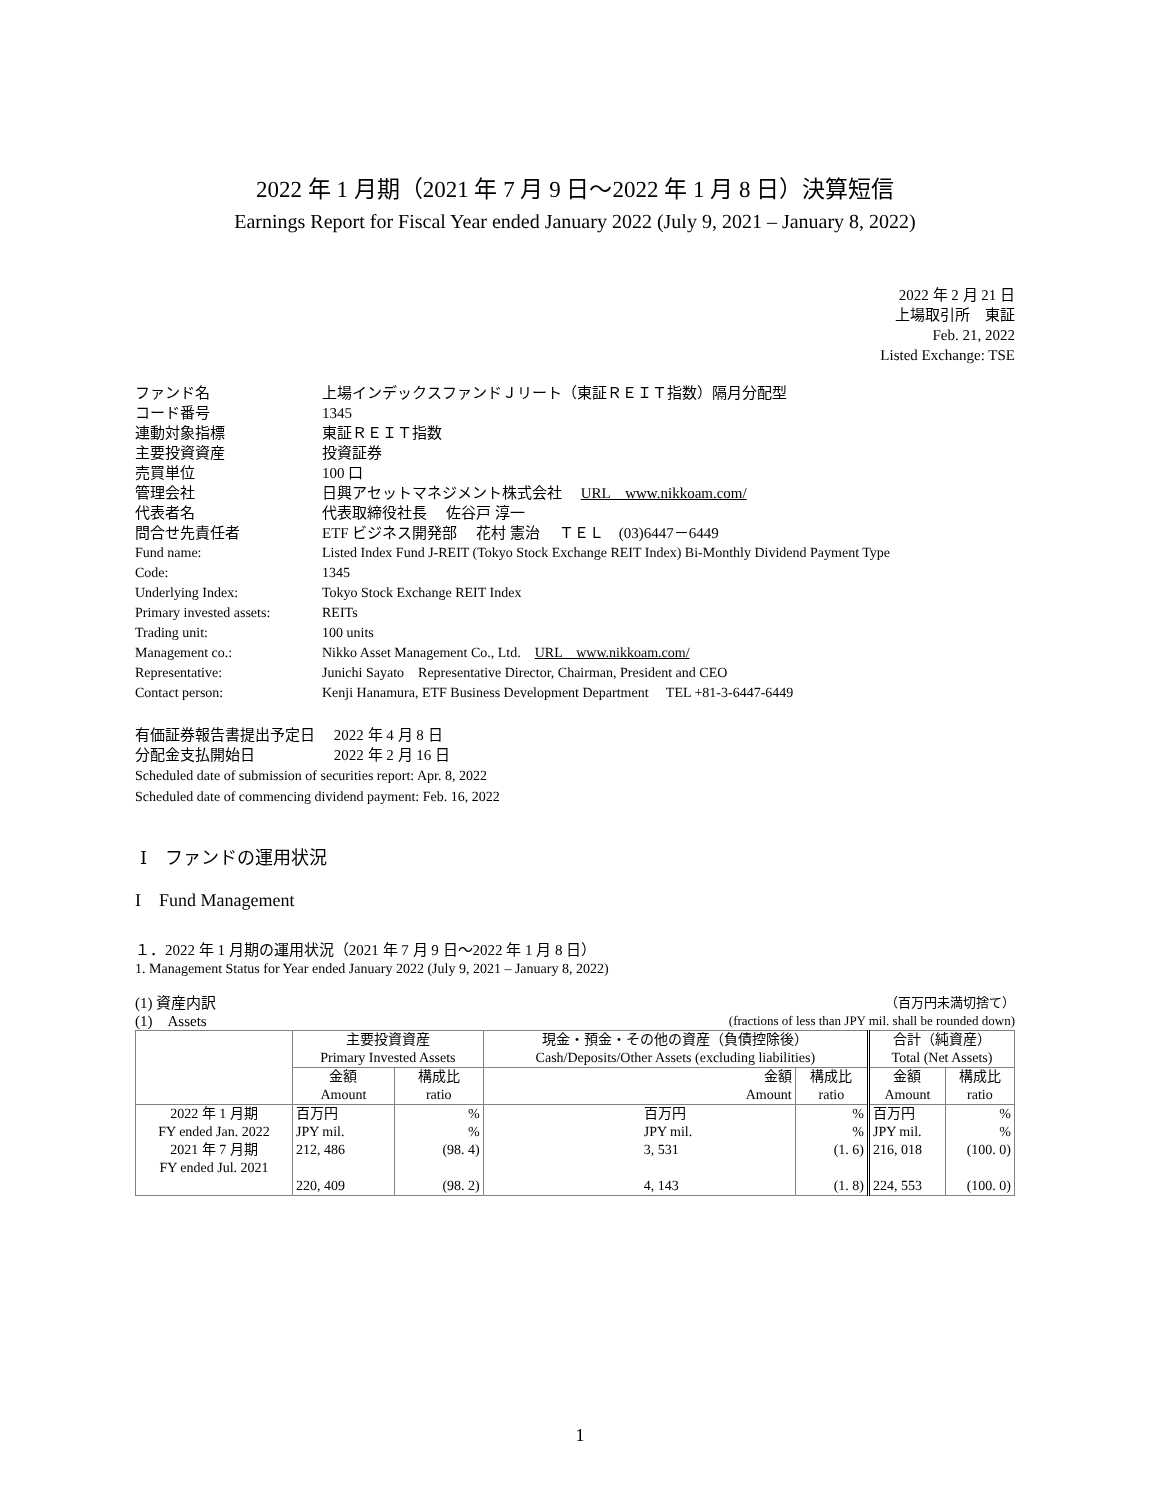2022 年 1 月期（2021 年 7 月 9 日～2022 年 1 月 8 日）決算短信
Earnings Report for Fiscal Year ended January 2022 (July 9, 2021 – January 8, 2022)
2022 年 2 月 21 日
上場取引所　東証
Feb. 21, 2022
Listed Exchange: TSE
| ファンド名 | 上場インデックスファンドＪリート（東証ＲＥＩＴ指数）隔月分配型 |
| コード番号 | 1345 |
| 連動対象指標 | 東証ＲＥＩＴ指数 |
| 主要投資資産 | 投資証券 |
| 売買単位 | 100 口 |
| 管理会社 | 日興アセットマネジメント株式会社 URL www.nikkoam.com/ |
| 代表者名 | 代表取締役社長 佐谷戸 淳一 |
| 問合せ先責任者 | ETF ビジネス開発部 花村 憲治 ＴＥＬ (03)6447－6449 |
| Fund name: | Listed Index Fund J-REIT (Tokyo Stock Exchange REIT Index) Bi-Monthly Dividend Payment Type |
| Code: | 1345 |
| Underlying Index: | Tokyo Stock Exchange REIT Index |
| Primary invested assets: | REITs |
| Trading unit: | 100 units |
| Management co.: | Nikko Asset Management Co., Ltd. URL www.nikkoam.com/ |
| Representative: | Junichi Sayato Representative Director, Chairman, President and CEO |
| Contact person: | Kenji Hanamura, ETF Business Development Department TEL +81-3-6447-6449 |
有価証券報告書提出予定日　 2022 年 4 月 8 日
分配金支払開始日　　　　　 2022 年 2 月 16 日
Scheduled date of submission of securities report: Apr. 8, 2022
Scheduled date of commencing dividend payment: Feb. 16, 2022
Ⅰ　ファンドの運用状況
I　Fund Management
１．2022 年 1 月期の運用状況（2021 年 7 月 9 日～2022 年 1 月 8 日）
1. Management Status for Year ended January 2022 (July 9, 2021 – January 8, 2022)
(1) 資産内訳
(1)　Assets （百万円未満切捨て）
(fractions of less than JPY mil. shall be rounded down)
| | 主要投資資産 Primary Invested Assets | | 現金・預金・その他の資産（負債控除後） Cash/Deposits/Other Assets (excluding liabilities) | | 合計（純資産） Total (Net Assets) | |
| | 金額 Amount | 構成比 ratio | 金額 Amount | 構成比 ratio | 金額 Amount | 構成比 ratio |
| 2022 年 1 月期 FY ended Jan. 2022 2021 年 7 月期 FY ended Jul. 2021 | 百万円 JPY mil. 212, 486 220, 409 | % % (98. 4) (98. 2) | 百万円 JPY mil. 3, 531 4, 143 | % % (1. 6) (1. 8) | 百万円 JPY mil. 216, 018 224, 553 | % % (100. 0) (100. 0) |
1